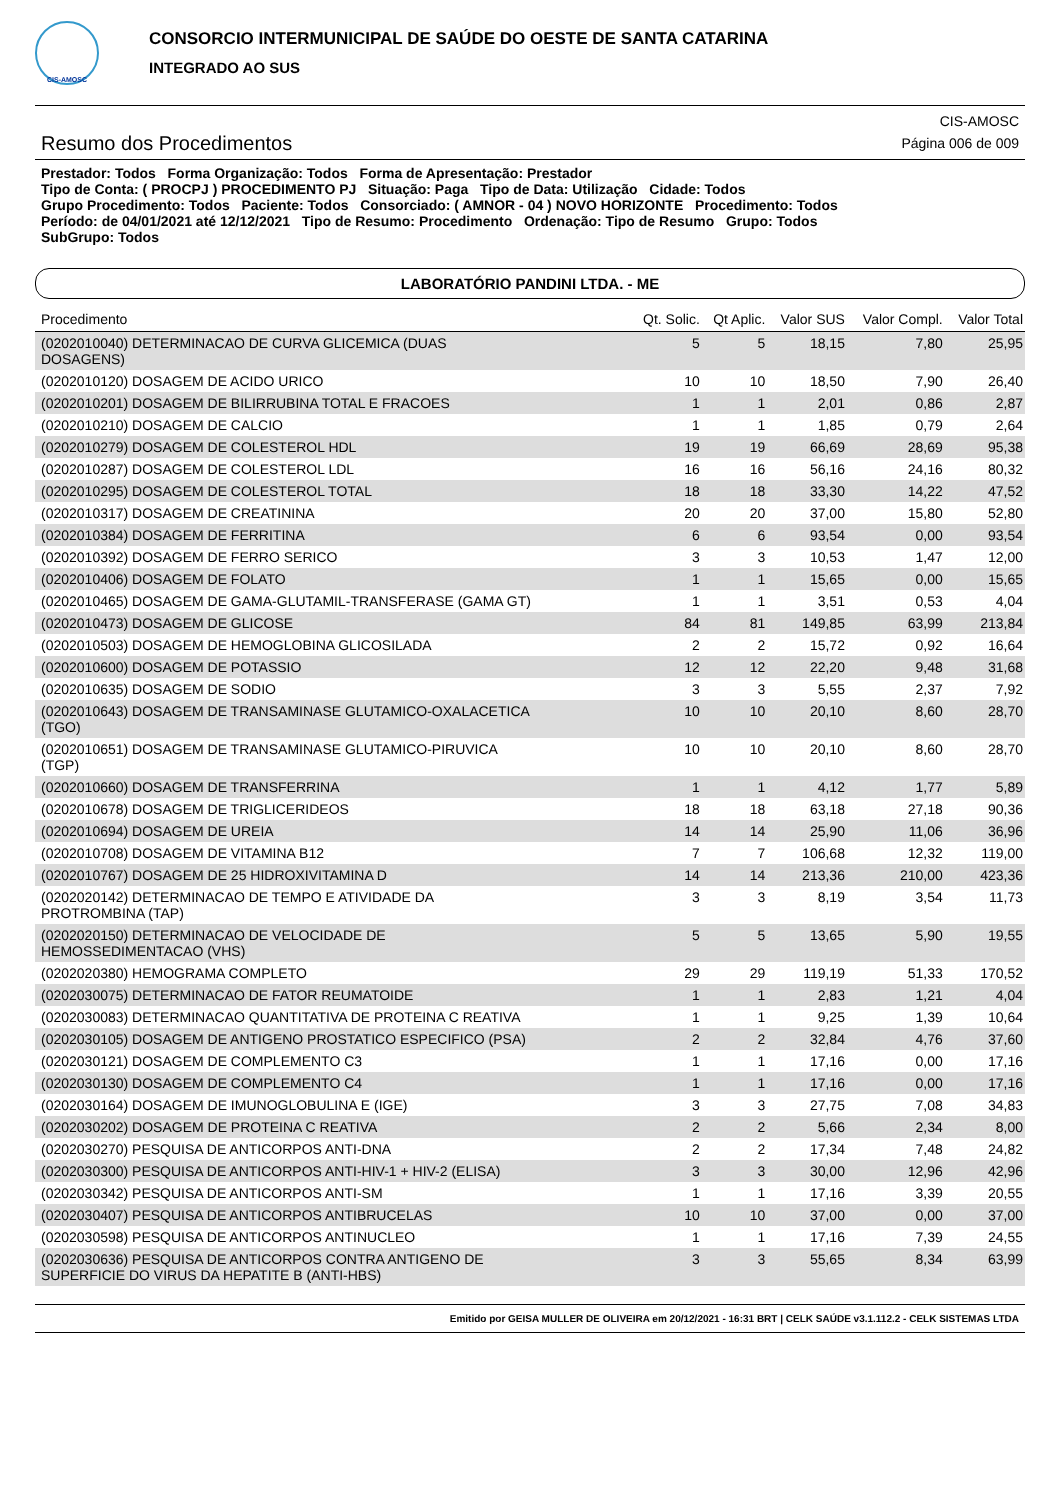CIS-AMOSC
CONSORCIO INTERMUNICIPAL DE SAÚDE DO OESTE DE SANTA CATARINA
INTEGRADO AO SUS
Resumo dos Procedimentos
CIS-AMOSC
Página 006 de 009
Prestador: Todos Forma Organização: Todos Forma de Apresentação: Prestador
Tipo de Conta: ( PROCPJ ) PROCEDIMENTO PJ Situação: Paga Tipo de Data: Utilização Cidade: Todos
Grupo Procedimento: Todos Paciente: Todos Consorciado: ( AMNOR - 04 ) NOVO HORIZONTE Procedimento: Todos
Período: de 04/01/2021 até 12/12/2021 Tipo de Resumo: Procedimento Ordenação: Tipo de Resumo Grupo: Todos
SubGrupo: Todos
LABORATÓRIO PANDINI LTDA. - ME
| Procedimento | Qt. Solic. | Qt Aplic. | Valor SUS | Valor Compl. | Valor Total |
| --- | --- | --- | --- | --- | --- |
| (0202010040) DETERMINACAO DE CURVA GLICEMICA (DUAS DOSAGENS) | 5 | 5 | 18,15 | 7,80 | 25,95 |
| (0202010120) DOSAGEM DE ACIDO URICO | 10 | 10 | 18,50 | 7,90 | 26,40 |
| (0202010201) DOSAGEM DE BILIRRUBINA TOTAL E FRACOES | 1 | 1 | 2,01 | 0,86 | 2,87 |
| (0202010210) DOSAGEM DE CALCIO | 1 | 1 | 1,85 | 0,79 | 2,64 |
| (0202010279) DOSAGEM DE COLESTEROL HDL | 19 | 19 | 66,69 | 28,69 | 95,38 |
| (0202010287) DOSAGEM DE COLESTEROL LDL | 16 | 16 | 56,16 | 24,16 | 80,32 |
| (0202010295) DOSAGEM DE COLESTEROL TOTAL | 18 | 18 | 33,30 | 14,22 | 47,52 |
| (0202010317) DOSAGEM DE CREATININA | 20 | 20 | 37,00 | 15,80 | 52,80 |
| (0202010384) DOSAGEM DE FERRITINA | 6 | 6 | 93,54 | 0,00 | 93,54 |
| (0202010392) DOSAGEM DE FERRO SERICO | 3 | 3 | 10,53 | 1,47 | 12,00 |
| (0202010406) DOSAGEM DE FOLATO | 1 | 1 | 15,65 | 0,00 | 15,65 |
| (0202010465) DOSAGEM DE GAMA-GLUTAMIL-TRANSFERASE (GAMA GT) | 1 | 1 | 3,51 | 0,53 | 4,04 |
| (0202010473) DOSAGEM DE GLICOSE | 84 | 81 | 149,85 | 63,99 | 213,84 |
| (0202010503) DOSAGEM DE HEMOGLOBINA GLICOSILADA | 2 | 2 | 15,72 | 0,92 | 16,64 |
| (0202010600) DOSAGEM DE POTASSIO | 12 | 12 | 22,20 | 9,48 | 31,68 |
| (0202010635) DOSAGEM DE SODIO | 3 | 3 | 5,55 | 2,37 | 7,92 |
| (0202010643) DOSAGEM DE TRANSAMINASE GLUTAMICO-OXALACETICA (TGO) | 10 | 10 | 20,10 | 8,60 | 28,70 |
| (0202010651) DOSAGEM DE TRANSAMINASE GLUTAMICO-PIRUVICA (TGP) | 10 | 10 | 20,10 | 8,60 | 28,70 |
| (0202010660) DOSAGEM DE TRANSFERRINA | 1 | 1 | 4,12 | 1,77 | 5,89 |
| (0202010678) DOSAGEM DE TRIGLICERIDEOS | 18 | 18 | 63,18 | 27,18 | 90,36 |
| (0202010694) DOSAGEM DE UREIA | 14 | 14 | 25,90 | 11,06 | 36,96 |
| (0202010708) DOSAGEM DE VITAMINA B12 | 7 | 7 | 106,68 | 12,32 | 119,00 |
| (0202010767) DOSAGEM DE 25 HIDROXIVITAMINA D | 14 | 14 | 213,36 | 210,00 | 423,36 |
| (0202020142) DETERMINACAO DE TEMPO E ATIVIDADE DA PROTROMBINA (TAP) | 3 | 3 | 8,19 | 3,54 | 11,73 |
| (0202020150) DETERMINACAO DE VELOCIDADE DE HEMOSSEDIMENTACAO (VHS) | 5 | 5 | 13,65 | 5,90 | 19,55 |
| (0202020380) HEMOGRAMA COMPLETO | 29 | 29 | 119,19 | 51,33 | 170,52 |
| (0202030075) DETERMINACAO DE FATOR REUMATOIDE | 1 | 1 | 2,83 | 1,21 | 4,04 |
| (0202030083) DETERMINACAO QUANTITATIVA DE PROTEINA C REATIVA | 1 | 1 | 9,25 | 1,39 | 10,64 |
| (0202030105) DOSAGEM DE ANTIGENO PROSTATICO ESPECIFICO (PSA) | 2 | 2 | 32,84 | 4,76 | 37,60 |
| (0202030121) DOSAGEM DE COMPLEMENTO C3 | 1 | 1 | 17,16 | 0,00 | 17,16 |
| (0202030130) DOSAGEM DE COMPLEMENTO C4 | 1 | 1 | 17,16 | 0,00 | 17,16 |
| (0202030164) DOSAGEM DE IMUNOGLOBULINA E (IGE) | 3 | 3 | 27,75 | 7,08 | 34,83 |
| (0202030202) DOSAGEM DE PROTEINA C REATIVA | 2 | 2 | 5,66 | 2,34 | 8,00 |
| (0202030270) PESQUISA DE ANTICORPOS ANTI-DNA | 2 | 2 | 17,34 | 7,48 | 24,82 |
| (0202030300) PESQUISA DE ANTICORPOS ANTI-HIV-1 + HIV-2 (ELISA) | 3 | 3 | 30,00 | 12,96 | 42,96 |
| (0202030342) PESQUISA DE ANTICORPOS ANTI-SM | 1 | 1 | 17,16 | 3,39 | 20,55 |
| (0202030407) PESQUISA DE ANTICORPOS ANTIBRUCELAS | 10 | 10 | 37,00 | 0,00 | 37,00 |
| (0202030598) PESQUISA DE ANTICORPOS ANTINUCLEO | 1 | 1 | 17,16 | 7,39 | 24,55 |
| (0202030636) PESQUISA DE ANTICORPOS CONTRA ANTIGENO DE SUPERFICIE DO VIRUS DA HEPATITE B (ANTI-HBS) | 3 | 3 | 55,65 | 8,34 | 63,99 |
Emitido por GEISA MULLER DE OLIVEIRA em 20/12/2021 - 16:31 BRT | CELK SAÚDE v3.1.112.2 - CELK SISTEMAS LTDA